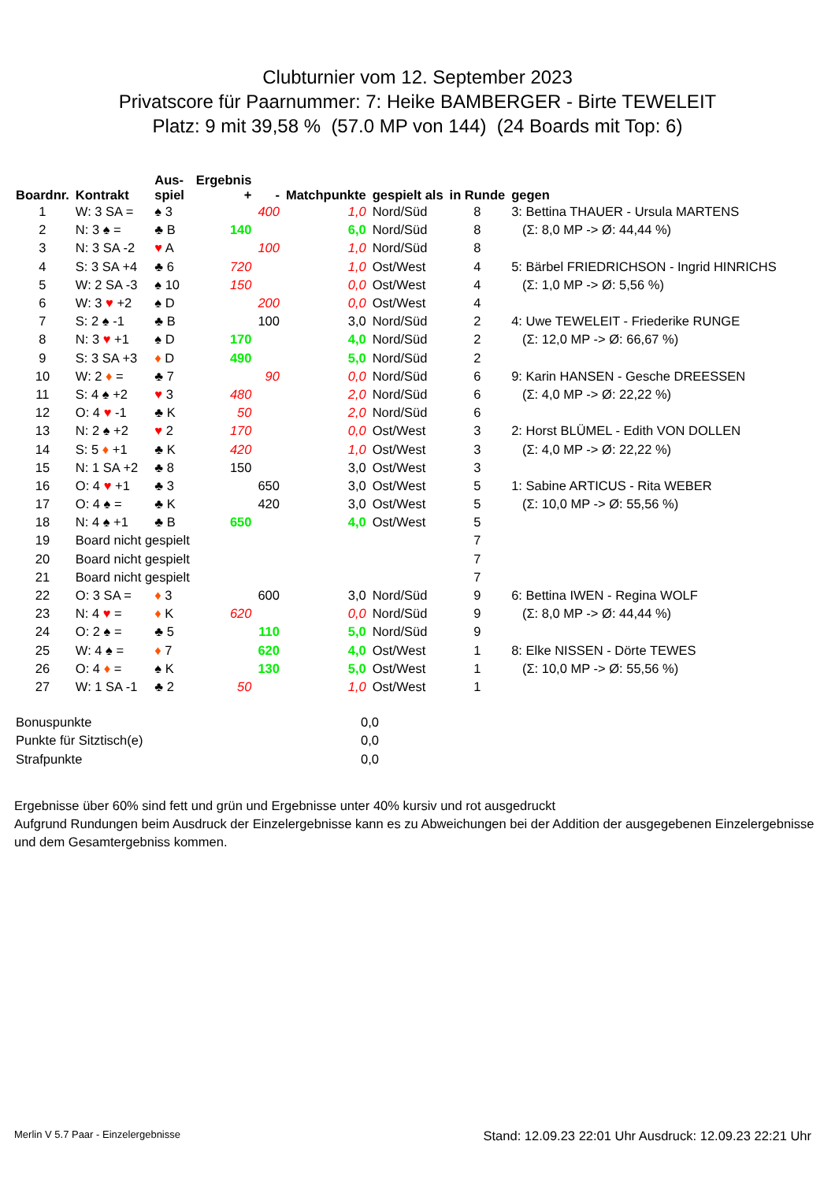Clubturnier vom 12. September 2023
Privatscore für Paarnummer: 7: Heike BAMBERGER - Birte TEWELEIT
Platz: 9 mit 39,58 % (57.0 MP von 144) (24 Boards mit Top: 6)
| Boardnr. | Kontrakt | Aus- spiel | Ergebnis + | - | Matchpunkte | gespielt als | in Runde | gegen |
| --- | --- | --- | --- | --- | --- | --- | --- | --- |
| 1 | W: 3 SA = | ♠ 3 | | 400 | 1,0 | Nord/Süd | 8 | 3: Bettina THAUER - Ursula MARTENS |
| 2 | N: 3 ♠ = | ♣ B | 140 | | 6,0 | Nord/Süd | 8 | (Σ: 8,0 MP -> Ø: 44,44 %) |
| 3 | N: 3 SA -2 | ♥ A | | 100 | 1,0 | Nord/Süd | 8 | |
| 4 | S: 3 SA +4 | ♣ 6 | 720 | | 1,0 | Ost/West | 4 | 5: Bärbel FRIEDRICHSON - Ingrid HINRICHS |
| 5 | W: 2 SA -3 | ♠ 10 | 150 | | 0,0 | Ost/West | 4 | (Σ: 1,0 MP -> Ø: 5,56 %) |
| 6 | W: 3 ♥ +2 | ♠ D | | 200 | 0,0 | Ost/West | 4 | |
| 7 | S: 2 ♠ -1 | ♣ B | | 100 | 3,0 | Nord/Süd | 2 | 4: Uwe TEWELEIT - Friederike RUNGE |
| 8 | N: 3 ♥ +1 | ♠ D | 170 | | 4,0 | Nord/Süd | 2 | (Σ: 12,0 MP -> Ø: 66,67 %) |
| 9 | S: 3 SA +3 | ♦ D | 490 | | 5,0 | Nord/Süd | 2 | |
| 10 | W: 2 ♦ = | ♣ 7 | | 90 | 0,0 | Nord/Süd | 6 | 9: Karin HANSEN - Gesche DREESSEN |
| 11 | S: 4 ♠ +2 | ♥ 3 | 480 | | 2,0 | Nord/Süd | 6 | (Σ: 4,0 MP -> Ø: 22,22 %) |
| 12 | O: 4 ♥ -1 | ♣ K | 50 | | 2,0 | Nord/Süd | 6 | |
| 13 | N: 2 ♠ +2 | ♥ 2 | 170 | | 0,0 | Ost/West | 3 | 2: Horst BLÜMEL - Edith VON DOLLEN |
| 14 | S: 5 ♦ +1 | ♣ K | 420 | | 1,0 | Ost/West | 3 | (Σ: 4,0 MP -> Ø: 22,22 %) |
| 15 | N: 1 SA +2 | ♣ 8 | 150 | | 3,0 | Ost/West | 3 | |
| 16 | O: 4 ♥ +1 | ♣ 3 | | 650 | 3,0 | Ost/West | 5 | 1: Sabine ARTICUS - Rita WEBER |
| 17 | O: 4 ♠ = | ♣ K | | 420 | 3,0 | Ost/West | 5 | (Σ: 10,0 MP -> Ø: 55,56 %) |
| 18 | N: 4 ♠ +1 | ♣ B | 650 | | 4,0 | Ost/West | 5 | |
| 19 | Board nicht gespielt | | | | | | 7 | |
| 20 | Board nicht gespielt | | | | | | 7 | |
| 21 | Board nicht gespielt | | | | | | 7 | |
| 22 | O: 3 SA = | ♦ 3 | | 600 | 3,0 | Nord/Süd | 9 | 6: Bettina IWEN - Regina WOLF |
| 23 | N: 4 ♥ = | ♦ K | 620 | | 0,0 | Nord/Süd | 9 | (Σ: 8,0 MP -> Ø: 44,44 %) |
| 24 | O: 2 ♠ = | ♣ 5 | | 110 | 5,0 | Nord/Süd | 9 | |
| 25 | W: 4 ♠ = | ♦ 7 | | 620 | 4,0 | Ost/West | 1 | 8: Elke NISSEN - Dörte TEWES |
| 26 | O: 4 ♦ = | ♠ K | | 130 | 5,0 | Ost/West | 1 | (Σ: 10,0 MP -> Ø: 55,56 %) |
| 27 | W: 1 SA -1 | ♣ 2 | 50 | | 1,0 | Ost/West | 1 | |
| Bonuspunkte | 0,0 |
| Punkte für Sitztisch(e) | 0,0 |
| Strafpunkte | 0,0 |
Ergebnisse über 60% sind fett und grün und Ergebnisse unter 40% kursiv und rot ausgedruckt
Aufgrund Rundungen beim Ausdruck der Einzelergebnisse kann es zu Abweichungen bei der Addition der ausgegebenen Einzelergebnisse und dem Gesamtergebniss kommen.
Merlin V 5.7 Paar - Einzelergebnisse Stand: 12.09.23 22:01 Uhr Ausdruck: 12.09.23 22:21 Uhr